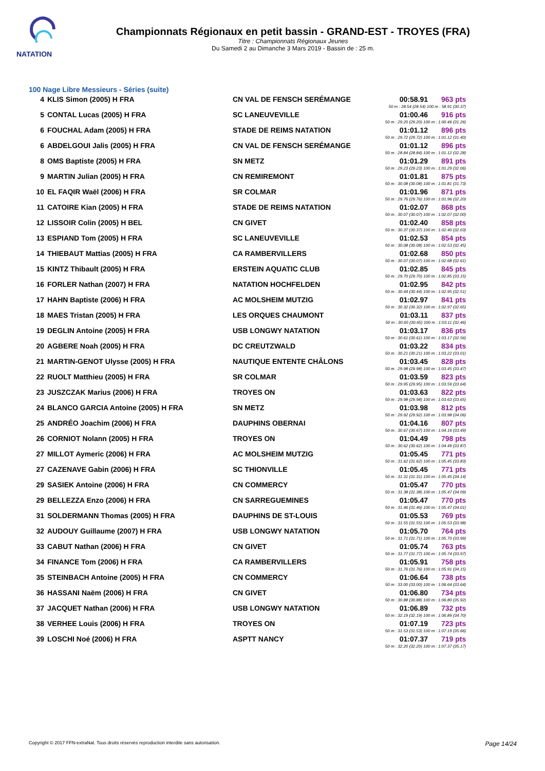NATATION
Championnats Régionaux en petit bassin - GRAND-EST - TROYES (FRA)
Titre : Championnats Régionaux Jeunes
Du Samedi 2 au Dimanche 3 Mars 2019 - Bassin de : 25 m.
100 Nage Libre Messieurs - Séries (suite)
| 4 | KLIS Simon (2005) H FRA | CN VAL DE FENSCH SERÉMANGE | 00:58.91 | 963 pts |
| 50 m : 28.54 (28.54) 100 m : 58.91 (30.37) | | | | |
| 5 | CONTAL Lucas (2005) H FRA | SC LANEUVEVILLE | 01:00.46 | 916 pts |
| 50 m : 29.20 (29.20) 100 m : 1:00.46 (31.26) | | | | |
| 6 | FOUCHAL Adam (2005) H FRA | STADE DE REIMS NATATION | 01:01.12 | 896 pts |
| 50 m : 29.72 (29.72) 100 m : 1:01.12 (31.40) | | | | |
| 6 | ABDELGOUI Jalis (2005) H FRA | CN VAL DE FENSCH SERÉMANGE | 01:01.12 | 896 pts |
| 50 m : 28.84 (28.84) 100 m : 1:01.12 (32.28) | | | | |
| 8 | OMS Baptiste (2005) H FRA | SN METZ | 01:01.29 | 891 pts |
| 50 m : 29.23 (29.23) 100 m : 1:01.29 (32.06) | | | | |
| 9 | MARTIN Julian (2005) H FRA | CN REMIREMONT | 01:01.81 | 875 pts |
| 50 m : 30.08 (30.08) 100 m : 1:01.81 (31.73) | | | | |
| 10 | EL FAQIR Waël (2006) H FRA | SR COLMAR | 01:01.96 | 871 pts |
| 50 m : 29.76 (29.76) 100 m : 1:01.96 (32.20) | | | | |
| 11 | CATOIRE Kian (2005) H FRA | STADE DE REIMS NATATION | 01:02.07 | 868 pts |
| 50 m : 30.07 (30.07) 100 m : 1:02.07 (32.00) | | | | |
| 12 | LISSOIR Colin (2005) H BEL | CN GIVET | 01:02.40 | 858 pts |
| 50 m : 30.37 (30.37) 100 m : 1:02.40 (32.03) | | | | |
| 13 | ESPIAND Tom (2005) H FRA | SC LANEUVEVILLE | 01:02.53 | 854 pts |
| 50 m : 30.08 (30.08) 100 m : 1:02.53 (32.45) | | | | |
| 14 | THIEBAUT Mattias (2005) H FRA | CA RAMBERVILLERS | 01:02.68 | 850 pts |
| 50 m : 30.07 (30.07) 100 m : 1:02.68 (32.61) | | | | |
| 15 | KINTZ Thibault (2005) H FRA | ERSTEIN AQUATIC CLUB | 01:02.85 | 845 pts |
| 50 m : 29.70 (29.70) 100 m : 1:02.85 (33.15) | | | | |
| 16 | FORLER Nathan (2007) H FRA | NATATION HOCHFELDEN | 01:02.95 | 842 pts |
| 50 m : 30.44 (30.44) 100 m : 1:02.95 (32.51) | | | | |
| 17 | HAHN Baptiste (2006) H FRA | AC MOLSHEIM MUTZIG | 01:02.97 | 841 pts |
| 50 m : 30.32 (30.32) 100 m : 1:02.97 (32.65) | | | | |
| 18 | MAES Tristan (2005) H FRA | LES ORQUES CHAUMONT | 01:03.11 | 837 pts |
| 50 m : 30.65 (30.65) 100 m : 1:03.11 (32.46) | | | | |
| 19 | DEGLIN Antoine (2005) H FRA | USB LONGWY NATATION | 01:03.17 | 836 pts |
| 50 m : 30.61 (30.61) 100 m : 1:03.17 (32.56) | | | | |
| 20 | AGBERE Noah (2005) H FRA | DC CREUTZWALD | 01:03.22 | 834 pts |
| 50 m : 30.21 (30.21) 100 m : 1:03.22 (33.01) | | | | |
| 21 | MARTIN-GENOT Ulysse (2005) H FRA | NAUTIQUE ENTENTE CHÂLONS | 01:03.45 | 828 pts |
| 50 m : 29.98 (29.98) 100 m : 1:03.45 (33.47) | | | | |
| 22 | RUOLT Matthieu (2005) H FRA | SR COLMAR | 01:03.59 | 823 pts |
| 50 m : 29.95 (29.95) 100 m : 1:03.59 (33.64) | | | | |
| 23 | JUSZCZAK Marius (2006) H FRA | TROYES ON | 01:03.63 | 822 pts |
| 50 m : 29.98 (29.98) 100 m : 1:03.63 (33.65) | | | | |
| 24 | BLANCO GARCIA Antoine (2005) H FRA | SN METZ | 01:03.98 | 812 pts |
| 50 m : 29.92 (29.92) 100 m : 1:03.98 (34.06) | | | | |
| 25 | ANDRÉO Joachim (2006) H FRA | DAUPHINS OBERNAI | 01:04.16 | 807 pts |
| 50 m : 30.67 (30.67) 100 m : 1:04.16 (33.49) | | | | |
| 26 | CORNIOT Nolann (2005) H FRA | TROYES ON | 01:04.49 | 798 pts |
| 50 m : 30.62 (30.62) 100 m : 1:04.49 (33.87) | | | | |
| 27 | MILLOT Aymeric (2006) H FRA | AC MOLSHEIM MUTZIG | 01:05.45 | 771 pts |
| 50 m : 31.62 (31.62) 100 m : 1:05.45 (33.83) | | | | |
| 27 | CAZENAVE Gabin (2006) H FRA | SC THIONVILLE | 01:05.45 | 771 pts |
| 50 m : 31.31 (31.31) 100 m : 1:05.45 (34.14) | | | | |
| 29 | SASIEK Antoine (2006) H FRA | CN COMMERCY | 01:05.47 | 770 pts |
| 50 m : 31.38 (31.38) 100 m : 1:05.47 (34.09) | | | | |
| 29 | BELLEZZA Enzo (2006) H FRA | CN SARREGUEMINES | 01:05.47 | 770 pts |
| 50 m : 31.46 (31.46) 100 m : 1:05.47 (34.01) | | | | |
| 31 | SOLDERMANN Thomas (2005) H FRA | DAUPHINS DE ST-LOUIS | 01:05.53 | 769 pts |
| 50 m : 31.55 (31.55) 100 m : 1:05.53 (33.98) | | | | |
| 32 | AUDOUY Guillaume (2007) H FRA | USB LONGWY NATATION | 01:05.70 | 764 pts |
| 50 m : 31.71 (31.71) 100 m : 1:05.70 (33.99) | | | | |
| 33 | CABUT Nathan (2006) H FRA | CN GIVET | 01:05.74 | 763 pts |
| 50 m : 31.77 (31.77) 100 m : 1:05.74 (33.97) | | | | |
| 34 | FINANCE Tom (2006) H FRA | CA RAMBERVILLERS | 01:05.91 | 758 pts |
| 50 m : 31.76 (31.76) 100 m : 1:05.91 (34.15) | | | | |
| 35 | STEINBACH Antoine (2005) H FRA | CN COMMERCY | 01:06.64 | 738 pts |
| 50 m : 33.00 (33.00) 100 m : 1:06.64 (33.64) | | | | |
| 36 | HASSANI Naëm (2006) H FRA | CN GIVET | 01:06.80 | 734 pts |
| 50 m : 30.88 (30.88) 100 m : 1:06.80 (35.92) | | | | |
| 37 | JACQUET Nathan (2006) H FRA | USB LONGWY NATATION | 01:06.89 | 732 pts |
| 50 m : 32.19 (32.19) 100 m : 1:06.89 (34.70) | | | | |
| 38 | VERHEE Louis (2006) H FRA | TROYES ON | 01:07.19 | 723 pts |
| 50 m : 31.53 (31.53) 100 m : 1:07.19 (35.66) | | | | |
| 39 | LOSCHI Noé (2006) H FRA | ASPTT NANCY | 01:07.37 | 719 pts |
| 50 m : 32.20 (32.20) 100 m : 1:07.37 (35.17) | | | | |
Copyright © 2017 FFN-extraNat. Tous droits réservés reproduction interdite sans autorisation. Page 14/24